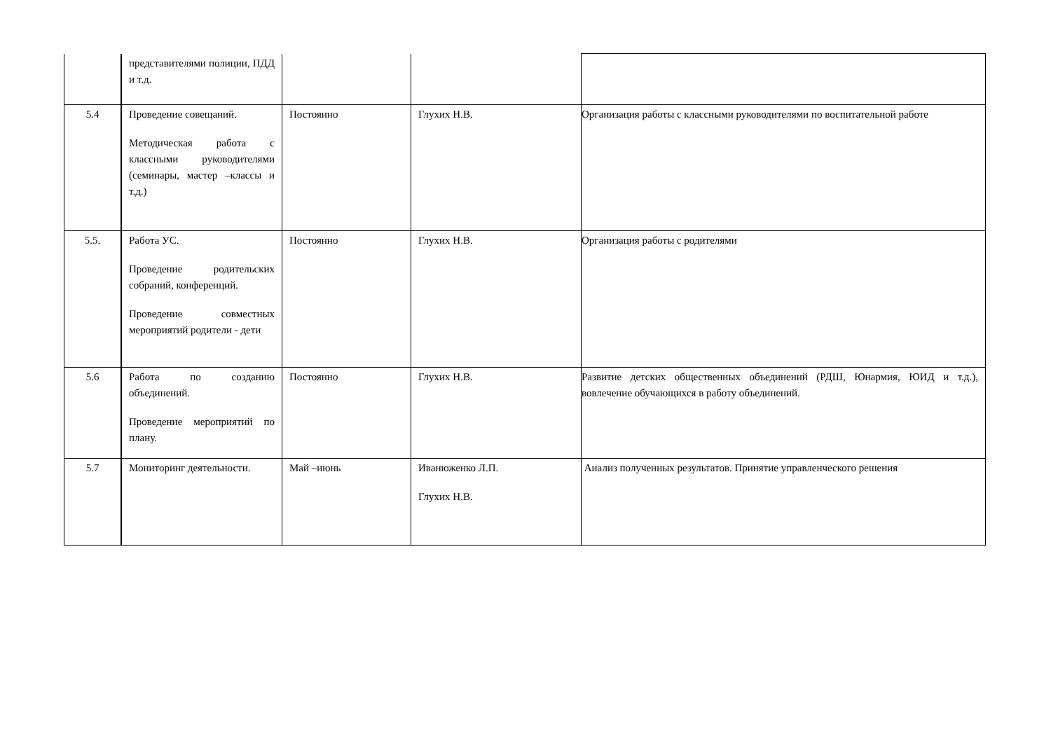| | представителями полиции, ПДД и т.д. | | | |
| 5.4 | Проведение совещаний. Методическая работа с классными руководителями (семинары, мастер –классы и т.д.) | Постоянно | Глухих Н.В. | Организация работы с классными руководителями по воспитательной работе |
| 5.5. | Работа УС. Проведение родительских собраний, конференций. Проведение совместных мероприятий родители - дети | Постоянно | Глухих Н.В. | Организация работы с родителями |
| 5.6 | Работа по созданию объединений. Проведение мероприятий по плану. | Постоянно | Глухих Н.В. | Развитие детских общественных объединений (РДШ, Юнармия, ЮИД и т.д.), вовлечение обучающихся в работу объединений. |
| 5.7 | Мониторинг деятельности. | Май –июнь | Иванюженко Л.П. Глухих Н.В. | Анализ полученных результатов. Принятие управленческого решения |